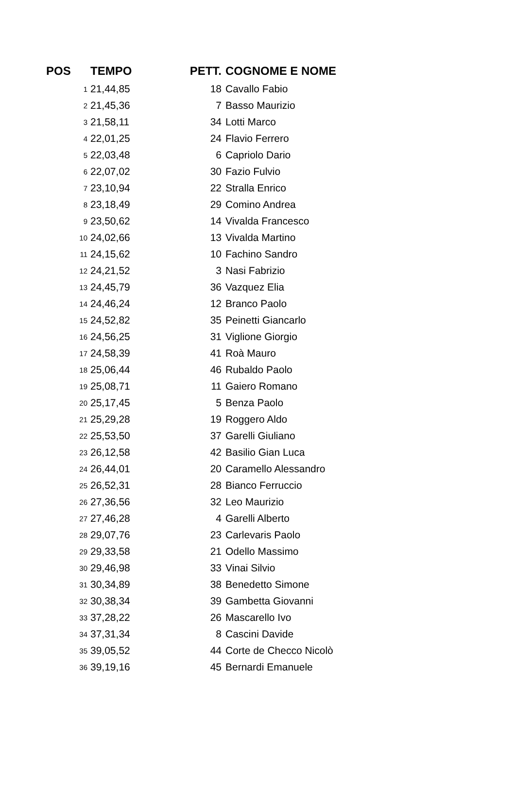| POS | TEMPO | PETT. | COGNOME E NOME |
| --- | --- | --- | --- |
| 1 | 21,44,85 | 18 | Cavallo Fabio |
| 2 | 21,45,36 | 7 | Basso Maurizio |
| 3 | 21,58,11 | 34 | Lotti Marco |
| 4 | 22,01,25 | 24 | Flavio Ferrero |
| 5 | 22,03,48 | 6 | Capriolo Dario |
| 6 | 22,07,02 | 30 | Fazio Fulvio |
| 7 | 23,10,94 | 22 | Stralla Enrico |
| 8 | 23,18,49 | 29 | Comino Andrea |
| 9 | 23,50,62 | 14 | Vivalda Francesco |
| 10 | 24,02,66 | 13 | Vivalda Martino |
| 11 | 24,15,62 | 10 | Fachino Sandro |
| 12 | 24,21,52 | 3 | Nasi Fabrizio |
| 13 | 24,45,79 | 36 | Vazquez Elia |
| 14 | 24,46,24 | 12 | Branco Paolo |
| 15 | 24,52,82 | 35 | Peinetti Giancarlo |
| 16 | 24,56,25 | 31 | Viglione Giorgio |
| 17 | 24,58,39 | 41 | Roà Mauro |
| 18 | 25,06,44 | 46 | Rubaldo Paolo |
| 19 | 25,08,71 | 11 | Gaiero Romano |
| 20 | 25,17,45 | 5 | Benza Paolo |
| 21 | 25,29,28 | 19 | Roggero Aldo |
| 22 | 25,53,50 | 37 | Garelli Giuliano |
| 23 | 26,12,58 | 42 | Basilio Gian Luca |
| 24 | 26,44,01 | 20 | Caramello Alessandro |
| 25 | 26,52,31 | 28 | Bianco Ferruccio |
| 26 | 27,36,56 | 32 | Leo Maurizio |
| 27 | 27,46,28 | 4 | Garelli Alberto |
| 28 | 29,07,76 | 23 | Carlevaris Paolo |
| 29 | 29,33,58 | 21 | Odello Massimo |
| 30 | 29,46,98 | 33 | Vinai Silvio |
| 31 | 30,34,89 | 38 | Benedetto Simone |
| 32 | 30,38,34 | 39 | Gambetta Giovanni |
| 33 | 37,28,22 | 26 | Mascarello Ivo |
| 34 | 37,31,34 | 8 | Cascini Davide |
| 35 | 39,05,52 | 44 | Corte de Checco Nicolò |
| 36 | 39,19,16 | 45 | Bernardi Emanuele |